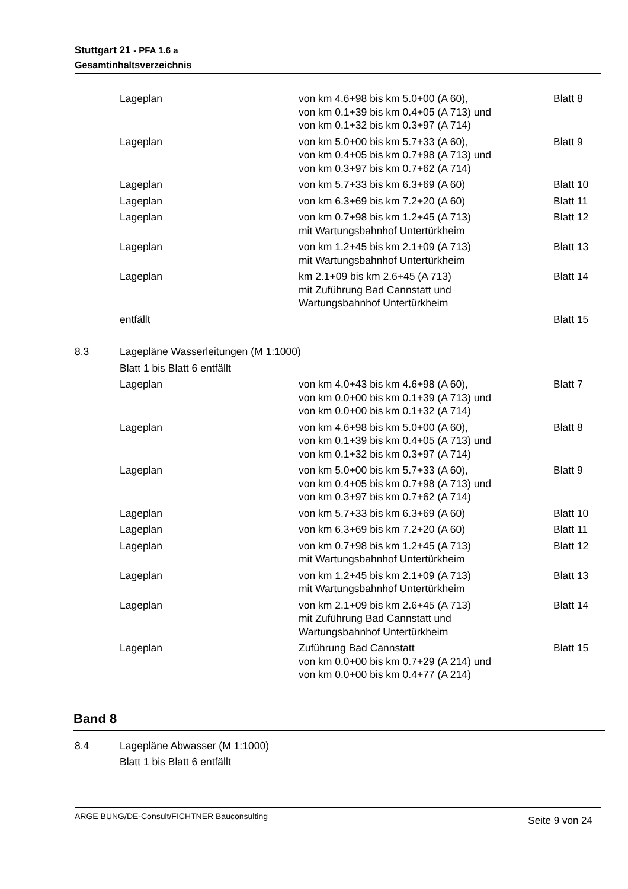Stuttgart 21 - PFA 1.6 a
Gesamtinhaltsverzeichnis
| | Lageplan | von km 4.6+98 bis km 5.0+00 (A 60), von km 0.1+39 bis km 0.4+05 (A 713) und von km 0.1+32 bis km 0.3+97 (A 714) | Blatt 8 |
| | Lageplan | von km 5.0+00 bis km 5.7+33 (A 60), von km 0.4+05 bis km 0.7+98 (A 713) und von km 0.3+97 bis km 0.7+62 (A 714) | Blatt 9 |
| | Lageplan | von km 5.7+33 bis km 6.3+69 (A 60) | Blatt 10 |
| | Lageplan | von km 6.3+69 bis km 7.2+20 (A 60) | Blatt 11 |
| | Lageplan | von km 0.7+98 bis km 1.2+45 (A 713) mit Wartungsbahnhof Untertürkheim | Blatt 12 |
| | Lageplan | von km 1.2+45 bis km 2.1+09 (A 713) mit Wartungsbahnhof Untertürkheim | Blatt 13 |
| | Lageplan | km 2.1+09 bis km 2.6+45 (A 713) mit Zuführung Bad Cannstatt und Wartungsbahnhof Untertürkheim | Blatt 14 |
| | entfällt | | Blatt 15 |
| 8.3 | Lagepläne Wasserleitungen (M 1:1000) | | |
| | Blatt 1 bis Blatt 6 entfällt | | |
| | Lageplan | von km 4.0+43 bis km 4.6+98 (A 60), von km 0.0+00 bis km 0.1+39 (A 713) und von km 0.0+00 bis km 0.1+32 (A 714) | Blatt 7 |
| | Lageplan | von km 4.6+98 bis km 5.0+00 (A 60), von km 0.1+39 bis km 0.4+05 (A 713) und von km 0.1+32 bis km 0.3+97 (A 714) | Blatt 8 |
| | Lageplan | von km 5.0+00 bis km 5.7+33 (A 60), von km 0.4+05 bis km 0.7+98 (A 713) und von km 0.3+97 bis km 0.7+62 (A 714) | Blatt 9 |
| | Lageplan | von km 5.7+33 bis km 6.3+69 (A 60) | Blatt 10 |
| | Lageplan | von km 6.3+69 bis km 7.2+20 (A 60) | Blatt 11 |
| | Lageplan | von km 0.7+98 bis km 1.2+45 (A 713) mit Wartungsbahnhof Untertürkheim | Blatt 12 |
| | Lageplan | von km 1.2+45 bis km 2.1+09 (A 713) mit Wartungsbahnhof Untertürkheim | Blatt 13 |
| | Lageplan | von km 2.1+09 bis km 2.6+45 (A 713) mit Zuführung Bad Cannstatt und Wartungsbahnhof Untertürkheim | Blatt 14 |
| | Lageplan | Zuführung Bad Cannstatt von km 0.0+00 bis km 0.7+29 (A 214) und von km 0.0+00 bis km 0.4+77 (A 214) | Blatt 15 |
Band 8
| 8.4 | Lagepläne Abwasser (M 1:1000) |
| | Blatt 1 bis Blatt 6 entfällt |
ARGE BUNG/DE-Consult/FICHTNER Bauconsulting Seite 9 von 24